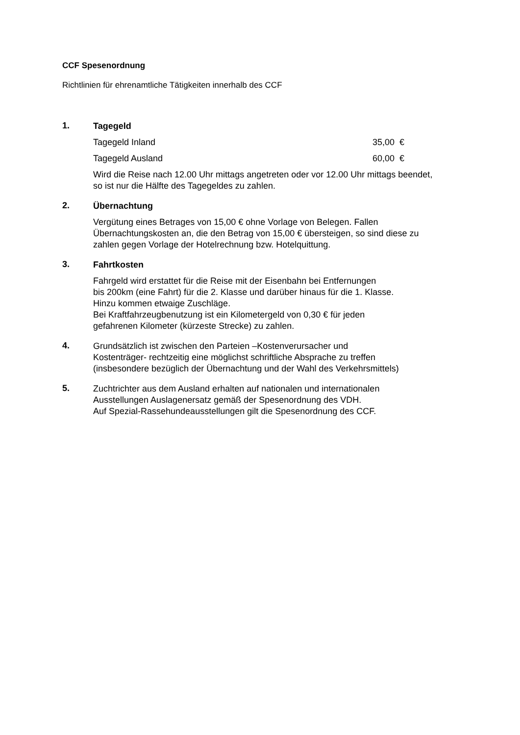CCF Spesenordnung
Richtlinien für ehrenamtliche Tätigkeiten innerhalb des CCF
1.
Tagegeld
Tagegeld Inland 35,00 €
Tagegeld Ausland 60,00 €
Wird die Reise nach 12.00 Uhr mittags angetreten oder vor 12.00 Uhr mittags beendet, so ist nur die Hälfte des Tagegeldes zu zahlen.
2.
Übernachtung
Vergütung eines Betrages von 15,00 € ohne Vorlage von Belegen. Fallen Übernachtungskosten an, die den Betrag von 15,00 € übersteigen, so sind diese zu zahlen gegen Vorlage der Hotelrechnung bzw. Hotelquittung.
3.
Fahrtkosten
Fahrgeld wird erstattet für die Reise mit der Eisenbahn bei Entfernungen
bis 200km (eine Fahrt) für die 2. Klasse und darüber hinaus für die 1. Klasse.
Hinzu kommen etwaige Zuschläge.
Bei Kraftfahrzeugbenutzung ist ein Kilometergeld von 0,30 € für jeden
gefahrenen Kilometer (kürzeste Strecke) zu zahlen.
4.
Grundsätzlich ist zwischen den Parteien –Kostenverursacher und
Kostenträger- rechtzeitig eine möglichst schriftliche Absprache zu treffen
(insbesondere bezüglich der Übernachtung und der Wahl des Verkehrsmittels)
5.
Zuchtrichter aus dem Ausland erhalten auf nationalen und internationalen
Ausstellungen Auslagenersatz gemäß der Spesenordnung des VDH.
Auf Spezial-Rassehundeausstellungen gilt die Spesenordnung des CCF.